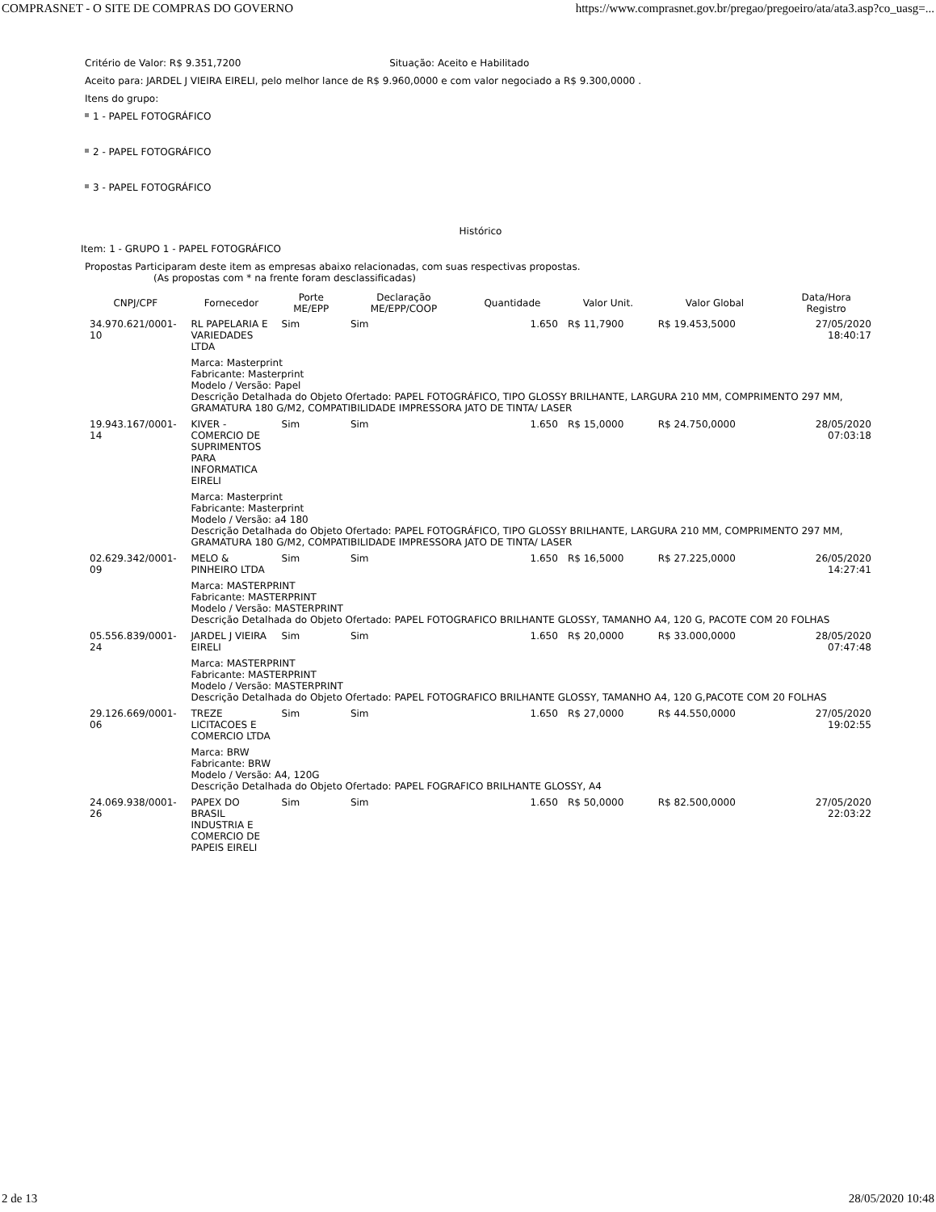COMPRASNET - O SITE DE COMPRAS DO GOVERNO https://www.comprasnet.gov.br/pregao/pregoeiro/ata/ata3.asp?co_uasg=...
Critério de Valor: R$ 9.351,7200 Situação: Aceito e Habilitado
Aceito para: JARDEL J VIEIRA EIRELI, pelo melhor lance de R$ 9.960,0000 e com valor negociado a R$ 9.300,0000 .
Itens do grupo:
1 - PAPEL FOTOGRÁFICO
2 - PAPEL FOTOGRÁFICO
3 - PAPEL FOTOGRÁFICO
Histórico
Item: 1 - GRUPO 1 - PAPEL FOTOGRÁFICO
Propostas Participaram deste item as empresas abaixo relacionadas, com suas respectivas propostas.
(As propostas com * na frente foram desclassificadas)
| CNPJ/CPF | Fornecedor | Porte ME/EPP | Declaração ME/EPP/COOP | Quantidade | Valor Unit. | Valor Global | Data/Hora Registro |
| --- | --- | --- | --- | --- | --- | --- | --- |
| 34.970.621/0001-10 | RL PAPELARIA E VARIEDADES LTDA | Sim | Sim | 1.650 | R$ 11,7900 | R$ 19.453,5000 | 27/05/2020 18:40:17 |
| | Marca: Masterprint Fabricante: Masterprint Modelo / Versão: Papel Descrição Detalhada do Objeto Ofertado: PAPEL FOTOGRÁFICO, TIPO GLOSSY BRILHANTE, LARGURA 210 MM, COMPRIMENTO 297 MM, GRAMATURA 180 G/M2, COMPATIBILIDADE IMPRESSORA JATO DE TINTA/ LASER | | | | | | |
| 19.943.167/0001-14 | KIVER - COMERCIO DE SUPRIMENTOS PARA INFORMATICA EIRELI | Sim | Sim | 1.650 | R$ 15,0000 | R$ 24.750,0000 | 28/05/2020 07:03:18 |
| | Marca: Masterprint Fabricante: Masterprint Modelo / Versão: a4 180 Descrição Detalhada do Objeto Ofertado: PAPEL FOTOGRÁFICO, TIPO GLOSSY BRILHANTE, LARGURA 210 MM, COMPRIMENTO 297 MM, GRAMATURA 180 G/M2, COMPATIBILIDADE IMPRESSORA JATO DE TINTA/ LASER | | | | | | |
| 02.629.342/0001-09 | MELO & PINHEIRO LTDA | Sim | Sim | 1.650 | R$ 16,5000 | R$ 27.225,0000 | 26/05/2020 14:27:41 |
| | Marca: MASTERPRINT Fabricante: MASTERPRINT Modelo / Versão: MASTERPRINT Descrição Detalhada do Objeto Ofertado: PAPEL FOTOGRAFICO BRILHANTE GLOSSY, TAMANHO A4, 120 G, PACOTE COM 20 FOLHAS | | | | | | |
| 05.556.839/0001-24 | JARDEL J VIEIRA EIRELI | Sim | Sim | 1.650 | R$ 20,0000 | R$ 33.000,0000 | 28/05/2020 07:47:48 |
| | Marca: MASTERPRINT Fabricante: MASTERPRINT Modelo / Versão: MASTERPRINT Descrição Detalhada do Objeto Ofertado: PAPEL FOTOGRAFICO BRILHANTE GLOSSY, TAMANHO A4, 120 G,PACOTE COM 20 FOLHAS | | | | | | |
| 29.126.669/0001-06 | TREZE LICITACOES E COMERCIO LTDA | Sim | Sim | 1.650 | R$ 27,0000 | R$ 44.550,0000 | 27/05/2020 19:02:55 |
| | Marca: BRW Fabricante: BRW Modelo / Versão: A4, 120G Descrição Detalhada do Objeto Ofertado: PAPEL FOGRAFICO BRILHANTE GLOSSY, A4 | | | | | | |
| 24.069.938/0001-26 | PAPEX DO BRASIL INDUSTRIA E COMERCIO DE PAPEIS EIRELI | Sim | Sim | 1.650 | R$ 50,0000 | R$ 82.500,0000 | 27/05/2020 22:03:22 |
2 de 13 28/05/2020 10:48